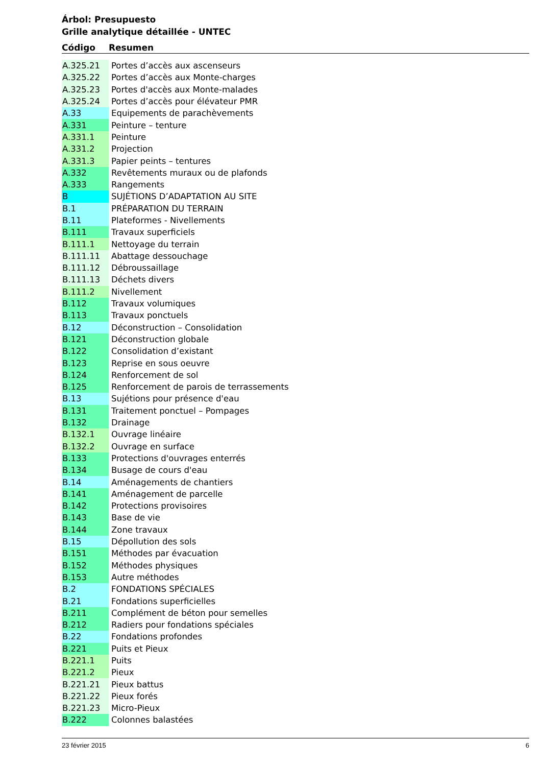Árbol: Presupuesto
Grille analytique détaillée - UNTEC
| Código | Resumen |
| --- | --- |
| A.325.21 | Portes d’accès aux ascenseurs |
| A.325.22 | Portes d’accès aux Monte-charges |
| A.325.23 | Portes d'accès aux Monte-malades |
| A.325.24 | Portes d’accès pour élévateur PMR |
| A.33 | Equipements de parachèvements |
| A.331 | Peinture – tenture |
| A.331.1 | Peinture |
| A.331.2 | Projection |
| A.331.3 | Papier peints – tentures |
| A.332 | Revêtements muraux ou de plafonds |
| A.333 | Rangements |
| B | SUJÉTIONS D’ADAPTATION AU SITE |
| B.1 | PRÉPARATION DU TERRAIN |
| B.11 | Plateformes - Nivellements |
| B.111 | Travaux superficiels |
| B.111.1 | Nettoyage du terrain |
| B.111.11 | Abattage dessouchage |
| B.111.12 | Débroussaillage |
| B.111.13 | Déchets divers |
| B.111.2 | Nivellement |
| B.112 | Travaux volumiques |
| B.113 | Travaux ponctuels |
| B.12 | Déconstruction – Consolidation |
| B.121 | Déconstruction globale |
| B.122 | Consolidation d’existant |
| B.123 | Reprise en sous oeuvre |
| B.124 | Renforcement de sol |
| B.125 | Renforcement de parois de terrassements |
| B.13 | Sujétions pour présence d'eau |
| B.131 | Traitement ponctuel – Pompages |
| B.132 | Drainage |
| B.132.1 | Ouvrage linéaire |
| B.132.2 | Ouvrage en surface |
| B.133 | Protections d'ouvrages enterrés |
| B.134 | Busage de cours d'eau |
| B.14 | Aménagements de chantiers |
| B.141 | Aménagement de parcelle |
| B.142 | Protections provisoires |
| B.143 | Base de vie |
| B.144 | Zone travaux |
| B.15 | Dépollution des sols |
| B.151 | Méthodes par évacuation |
| B.152 | Méthodes physiques |
| B.153 | Autre méthodes |
| B.2 | FONDATIONS SPÉCIALES |
| B.21 | Fondations superficielles |
| B.211 | Complément de béton pour semelles |
| B.212 | Radiers pour fondations spéciales |
| B.22 | Fondations profondes |
| B.221 | Puits et Pieux |
| B.221.1 | Puits |
| B.221.2 | Pieux |
| B.221.21 | Pieux battus |
| B.221.22 | Pieux forés |
| B.221.23 | Micro-Pieux |
| B.222 | Colonnes balastées |
23 février 2015 6